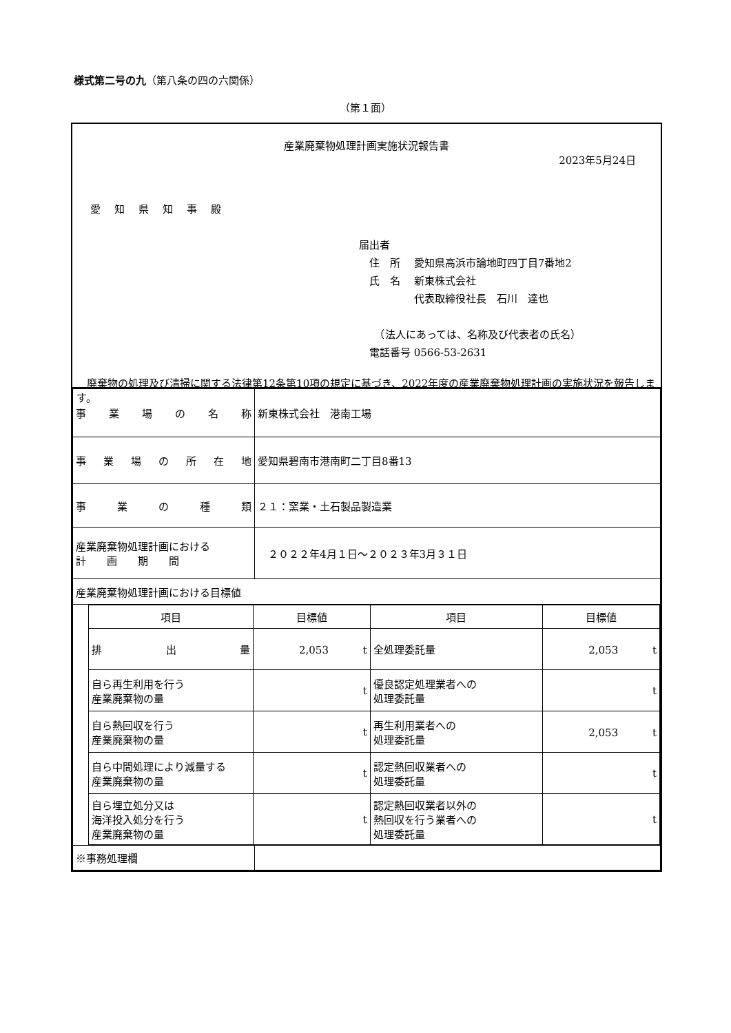様式第二号の九（第八条の四の六関係）
（第１面）
産業廃棄物処理計画実施状況報告書
2023年5月24日
愛知県知事殿
届出者
　住　所　 愛知県高浜市論地町四丁目7番地2
　氏　名　 新東株式会社
　　　　　 代表取締役社長　石川　達也
　　（法人にあっては、名称及び代表者の氏名）
　電話番号 0566-53-2631
　廃棄物の処理及び清掃に関する法律第12条第10項の規定に基づき、2022年度の産業廃棄物処理計画の実施状況を報告します。
| 事業場の名称 | 新東株式会社 港南工場 |
| 事業場の所在地 | 愛知県碧南市港南町二丁目8番13 |
| 事業の種類 | ２１：窯業・土石製品製造業 |
| 産業廃棄物処理計画における 計 画 期 間 | ２０２２年4月１日～２０２３年3月３１日 |
| 産業廃棄物処理計画における目標値 | |
| / 項目 / 目標値 / 項目 / 目標値 / / --- / --- / --- / --- / / 排出量 / 2,053 t / 全処理委託量 / 2,053 t / / 自ら再生利用を行う 産業廃棄物の量 / t / 優良認定処理業者への 処理委託量 / t / / 自ら熱回収を行う 産業廃棄物の量 / t / 再生利用業者への 処理委託量 / 2,053 t / / 自ら中間処理により減量する 産業廃棄物の量 / t / 認定熱回収業者への 処理委託量 / t / / 自ら埋立処分又は 海洋投入処分を行う 産業廃棄物の量 / t / 認定熱回収業者以外の 熱回収を行う業者への 処理委託量 / t / | |
| ※事務処理欄 | |